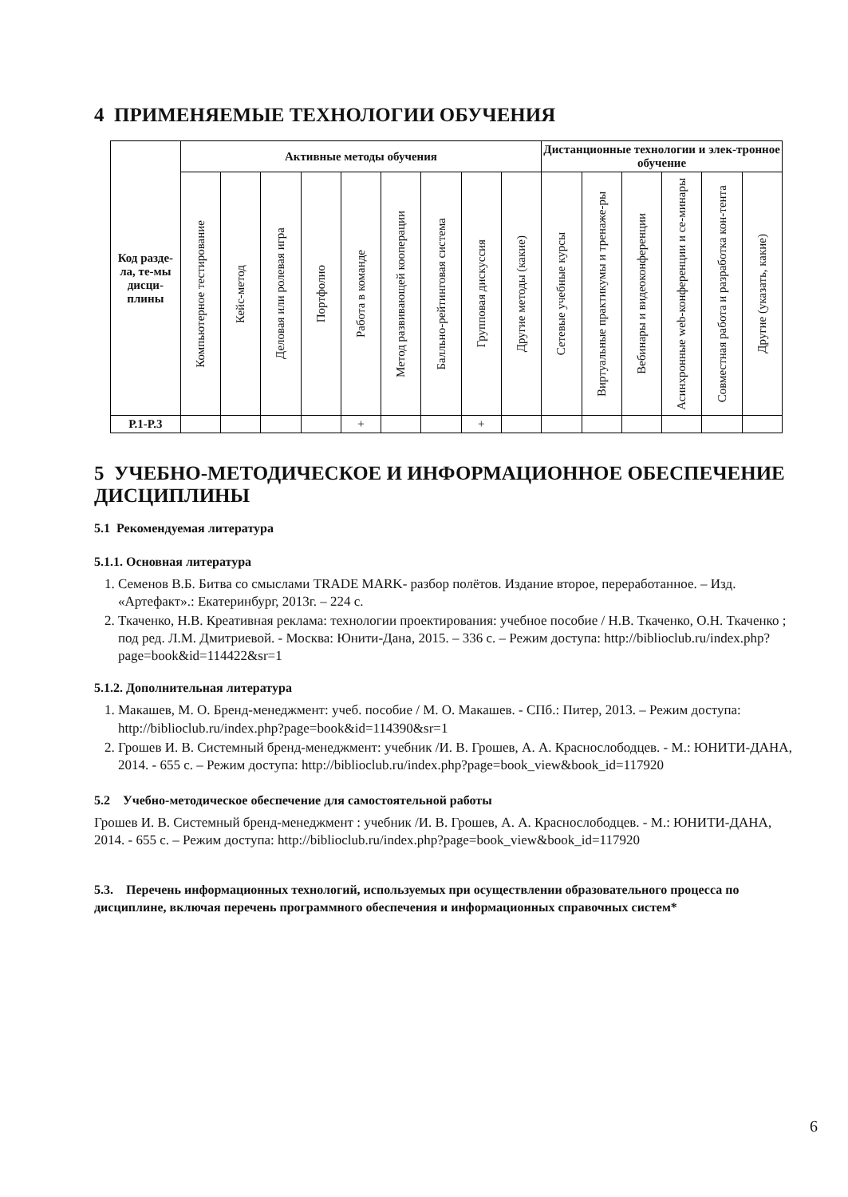4 ПРИМЕНЯЕМЫЕ ТЕХНОЛОГИИ ОБУЧЕНИЯ
| Код разде-ла, те-мы дисци-плины | Активные методы обучения | | | | | | | | | Дистанционные технологии и элек-тронное обучение | | | | | |
| --- | --- | --- | --- | --- | --- | --- | --- | --- | --- | --- | --- | --- | --- | --- | --- |
| | Компьютерное тестирование | Кейс-метод | Деловая или ролевая игра | Портфолио | Работа в команде | Метод развивающей кооперации | Балльно-рейтинговая система | Групповая дискуссия | Другие методы (какие) | Сетевые учебные курсы | Виртуальные практикумы и тренаже-ры | Вебинары и видеоконференции | Асинхронные web-конференции и се-минары | Совместная работа и разработка кон-тента | Другие (указать, какие) |
| Р.1-Р.3 | | | | | + | | | + | | | | | | | |
5 УЧЕБНО-МЕТОДИЧЕСКОЕ И ИНФОРМАЦИОННОЕ ОБЕСПЕЧЕНИЕ ДИСЦИПЛИНЫ
5.1 Рекомендуемая литература
5.1.1. Основная литература
1. Семенов В.Б. Битва со смыслами TRADE MARK- разбор полётов. Издание второе, переработанное. – Изд. «Артефакт».: Екатеринбург, 2013г. – 224 с.
2. Ткаченко, Н.В. Креативная реклама: технологии проектирования: учебное пособие / Н.В. Ткаченко, О.Н. Ткаченко ; под ред. Л.М. Дмитриевой. - Москва: Юнити-Дана, 2015. – 336 с. – Режим доступа: http://biblioclub.ru/index.php?page=book&id=114422&sr=1
5.1.2. Дополнительная литература
1. Макашев, М. О. Бренд-менеджмент: учеб. пособие / М. О. Макашев. - СПб.: Питер, 2013. – Режим доступа: http://biblioclub.ru/index.php?page=book&id=114390&sr=1
2. Грошев И. В. Системный бренд-менеджмент: учебник /И. В. Грошев, А. А. Краснослободцев. - М.: ЮНИТИ-ДАНА, 2014. - 655 с. – Режим доступа: http://biblioclub.ru/index.php?page=book_view&book_id=117920
5.2 Учебно-методическое обеспечение для самостоятельной работы
Грошев И. В. Системный бренд-менеджмент : учебник /И. В. Грошев, А. А. Краснослободцев. - М.: ЮНИТИ-ДАНА, 2014. - 655 с. – Режим доступа: http://biblioclub.ru/index.php?page=book_view&book_id=117920
5.3. Перечень информационных технологий, используемых при осуществлении образовательного процесса по дисциплине, включая перечень программного обеспечения и информационных справочных систем*
6